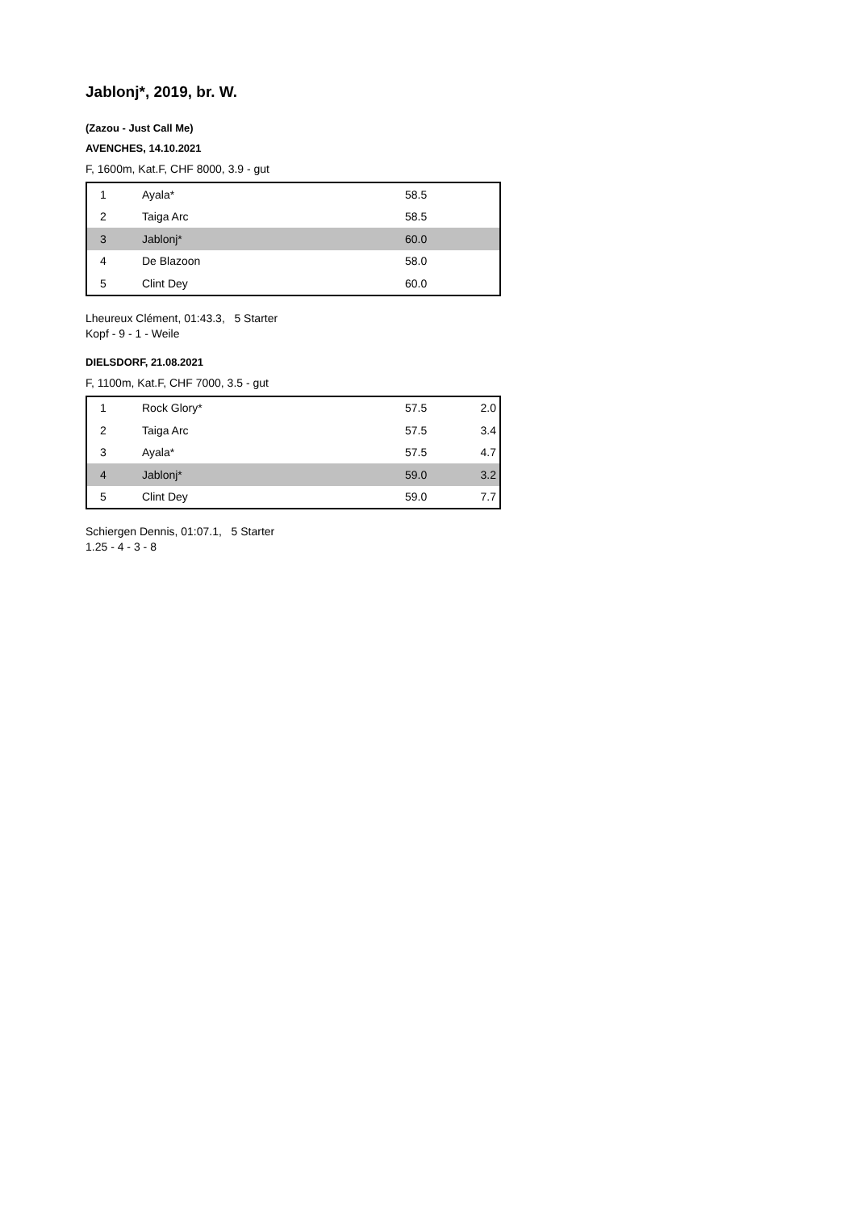Jablonj*, 2019, br. W.
(Zazou - Just Call Me)
AVENCHES, 14.10.2021
F, 1600m, Kat.F, CHF 8000, 3.9 - gut
| 1 | Ayala* | 58.5 | |
| 2 | Taiga Arc | 58.5 | |
| 3 | Jablonj* | 60.0 | |
| 4 | De Blazoon | 58.0 | |
| 5 | Clint Dey | 60.0 | |
Lheureux Clément, 01:43.3, 5 Starter
Kopf - 9 - 1 - Weile
DIELSDORF, 21.08.2021
F, 1100m, Kat.F, CHF 7000, 3.5 - gut
| 1 | Rock Glory* | 57.5 | 2.0 |
| 2 | Taiga Arc | 57.5 | 3.4 |
| 3 | Ayala* | 57.5 | 4.7 |
| 4 | Jablonj* | 59.0 | 3.2 |
| 5 | Clint Dey | 59.0 | 7.7 |
Schiergen Dennis, 01:07.1, 5 Starter
1.25 - 4 - 3 - 8